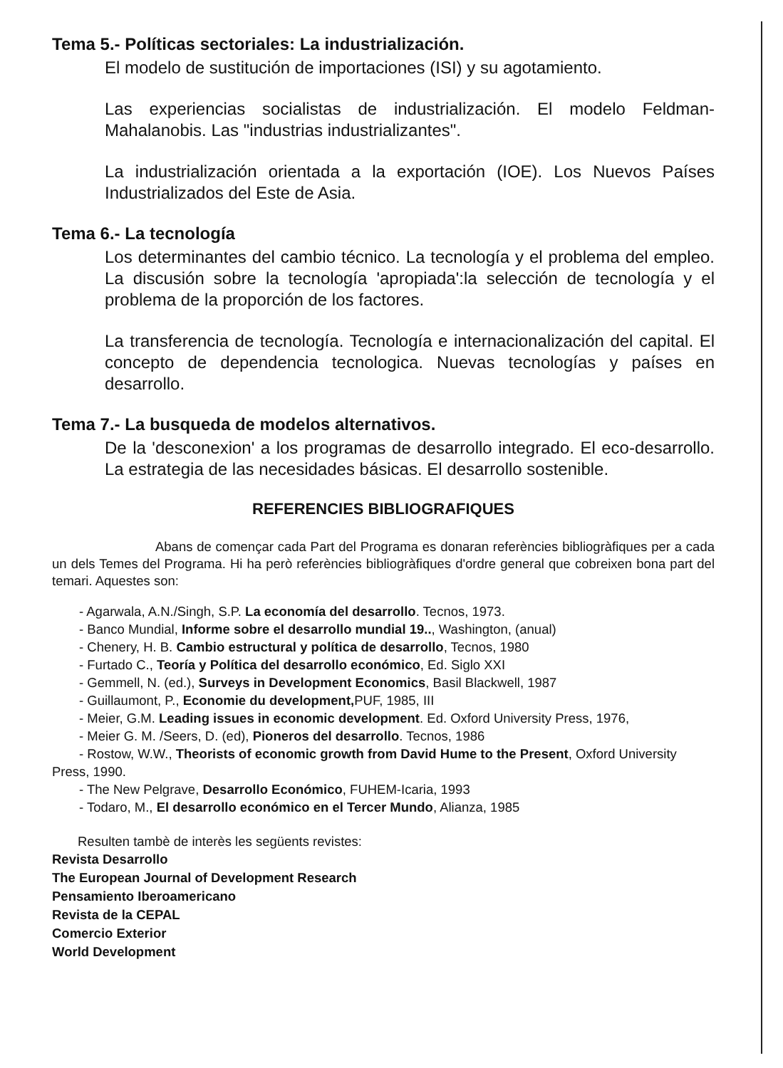Tema 5.- Políticas sectoriales: La industrialización.
El modelo de sustitución de importaciones (ISI) y su agotamiento.
Las experiencias socialistas de industrialización. El modelo Feldman-Mahalanobis. Las "industrias industrializantes".
La industrialización orientada a la exportación (IOE). Los Nuevos Países Industrializados del Este de Asia.
Tema 6.- La tecnología
Los determinantes del cambio técnico. La tecnología y el problema del empleo. La discusión sobre la tecnología 'apropiada':la selección de tecnología y el problema de la proporción de los factores.
La transferencia de tecnología. Tecnología e internacionalización del capital. El concepto de dependencia tecnologica. Nuevas tecnologías y países en desarrollo.
Tema 7.- La busqueda de modelos alternativos.
De la 'desconexion' a los programas de desarrollo integrado. El eco-desarrollo. La estrategia de las necesidades básicas. El desarrollo sostenible.
REFERENCIES BIBLIOGRAFIQUES
Abans de començar cada Part del Programa es donaran referències bibliogràfiques per a cada un dels Temes del Programa. Hi ha però referències bibliogràfiques d'ordre general que cobreixen bona part del temari. Aquestes son:
- Agarwala, A.N./Singh, S.P. La economía del desarrollo. Tecnos, 1973.
- Banco Mundial, Informe sobre el desarrollo mundial 19.., Washington, (anual)
- Chenery, H. B. Cambio estructural y política de desarrollo, Tecnos, 1980
- Furtado C., Teoría y Política del desarrollo económico, Ed. Siglo XXI
- Gemmell, N. (ed.), Surveys in Development Economics, Basil Blackwell, 1987
- Guillaumont, P., Economie du development, PUF, 1985, III
- Meier, G.M. Leading issues in economic development. Ed. Oxford University Press, 1976,
- Meier G. M. /Seers, D. (ed), Pioneros del desarrollo. Tecnos, 1986
- Rostow, W.W., Theorists of economic growth from David Hume to the Present, Oxford University Press, 1990.
- The New Pelgrave, Desarrollo Económico, FUHEM-Icaria, 1993
- Todaro, M., El desarrollo económico en el Tercer Mundo, Alianza, 1985
Resulten tambè de interès les següents revistes:
Revista Desarrollo
The European Journal of Development Research
Pensamiento Iberoamericano
Revista de la CEPAL
Comercio Exterior
World Development